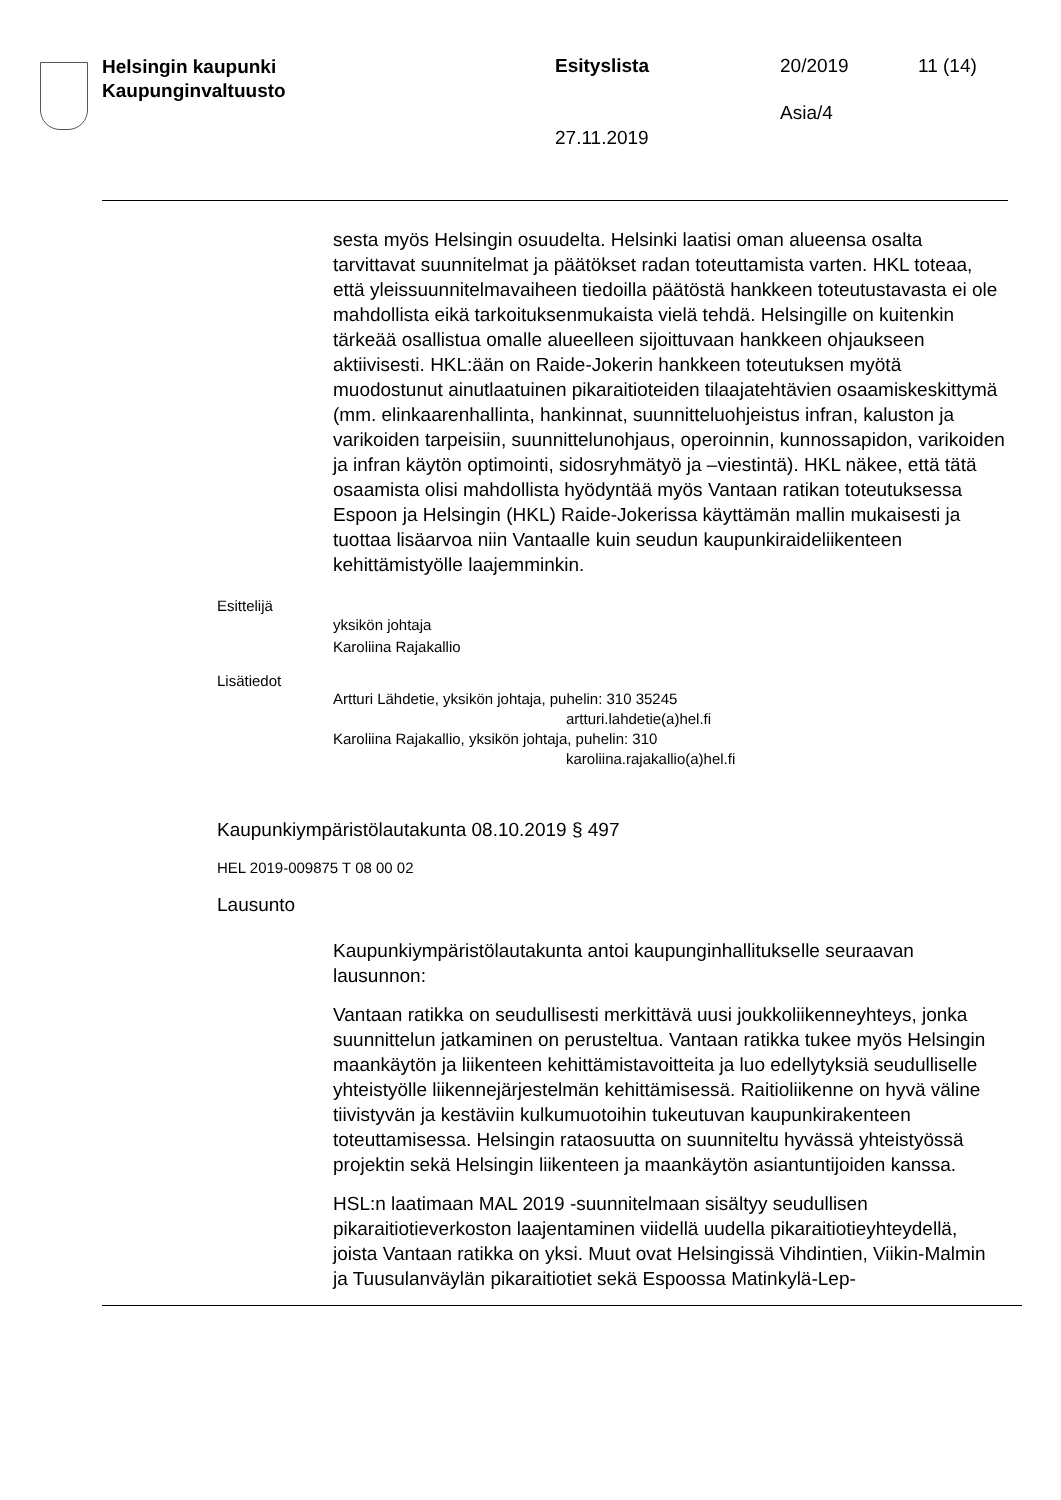Helsingin kaupunki
Kaupunginvaltuusto
Esityslista 20/2019 11 (14)
Asia/4
27.11.2019
sesta myös Helsingin osuudelta. Helsinki laatisi oman alueensa osalta tarvittavat suunnitelmat ja päätökset radan toteuttamista varten. HKL toteaa, että yleissuunnitelmavaiheen tiedoilla päätöstä hankkeen toteutustavasta ei ole mahdollista eikä tarkoituksenmukaista vielä tehdä. Helsingille on kuitenkin tärkeää osallistua omalle alueelleen sijoittuvaan hankkeen ohjaukseen aktiivisesti. HKL:ään on Raide-Jokerin hankkeen toteutuksen myötä muodostunut ainutlaatuinen pikaraitioteiden tilaajatehtävien osaamiskeskittymä (mm. elinkaarenhallinta, hankinnat, suunnitteluohjeistus infran, kaluston ja varikoiden tarpeisiin, suunnittelunohjaus, operoinnin, kunnossapidon, varikoiden ja infran käytön optimointi, sidosryhmätyö ja –viestintä). HKL näkee, että tätä osaamista olisi mahdollista hyödyntää myös Vantaan ratikan toteutuksessa Espoon ja Helsingin (HKL) Raide-Jokerissa käyttämän mallin mukaisesti ja tuottaa lisäarvoa niin Vantaalle kuin seudun kaupunkiraideliikenteen kehittämistyölle laajemminkin.
Esittelijä
yksikön johtaja
Karoliina Rajakallio
Lisätiedot
Artturi Lähdetie, yksikön johtaja, puhelin: 310 35245
artturi.lahdetie(a)hel.fi
Karoliina Rajakallio, yksikön johtaja, puhelin: 310
karoliina.rajakallio(a)hel.fi
Kaupunkiympäristölautakunta 08.10.2019 § 497
HEL 2019-009875 T 08 00 02
Lausunto
Kaupunkiympäristölautakunta antoi kaupunginhallitukselle seuraavan lausunnon:
Vantaan ratikka on seudullisesti merkittävä uusi joukkoliikenneyhteys, jonka suunnittelun jatkaminen on perusteltua. Vantaan ratikka tukee myös Helsingin maankäytön ja liikenteen kehittämistavoitteita ja luo edellytyksiä seudulliselle yhteistyölle liikennejärjestelmän kehittämisessä. Raitioliikenne on hyvä väline tiivistyvän ja kestäviin kulkumuotoihin tukeutuvan kaupunkirakenteen toteuttamisessa. Helsingin rataosuutta on suunniteltu hyvässä yhteistyössä projektin sekä Helsingin liikenteen ja maankäytön asiantuntijoiden kanssa.
HSL:n laatimaan MAL 2019 -suunnitelmaan sisältyy seudullisen pikaraitiotieverkoston laajentaminen viidellä uudella pikaraitiotieyhteydellä, joista Vantaan ratikka on yksi. Muut ovat Helsingissä Vihdintien, Viikin-Malmin ja Tuusulanväylän pikaraitiotiet sekä Espoossa Matinkylä-Lep-